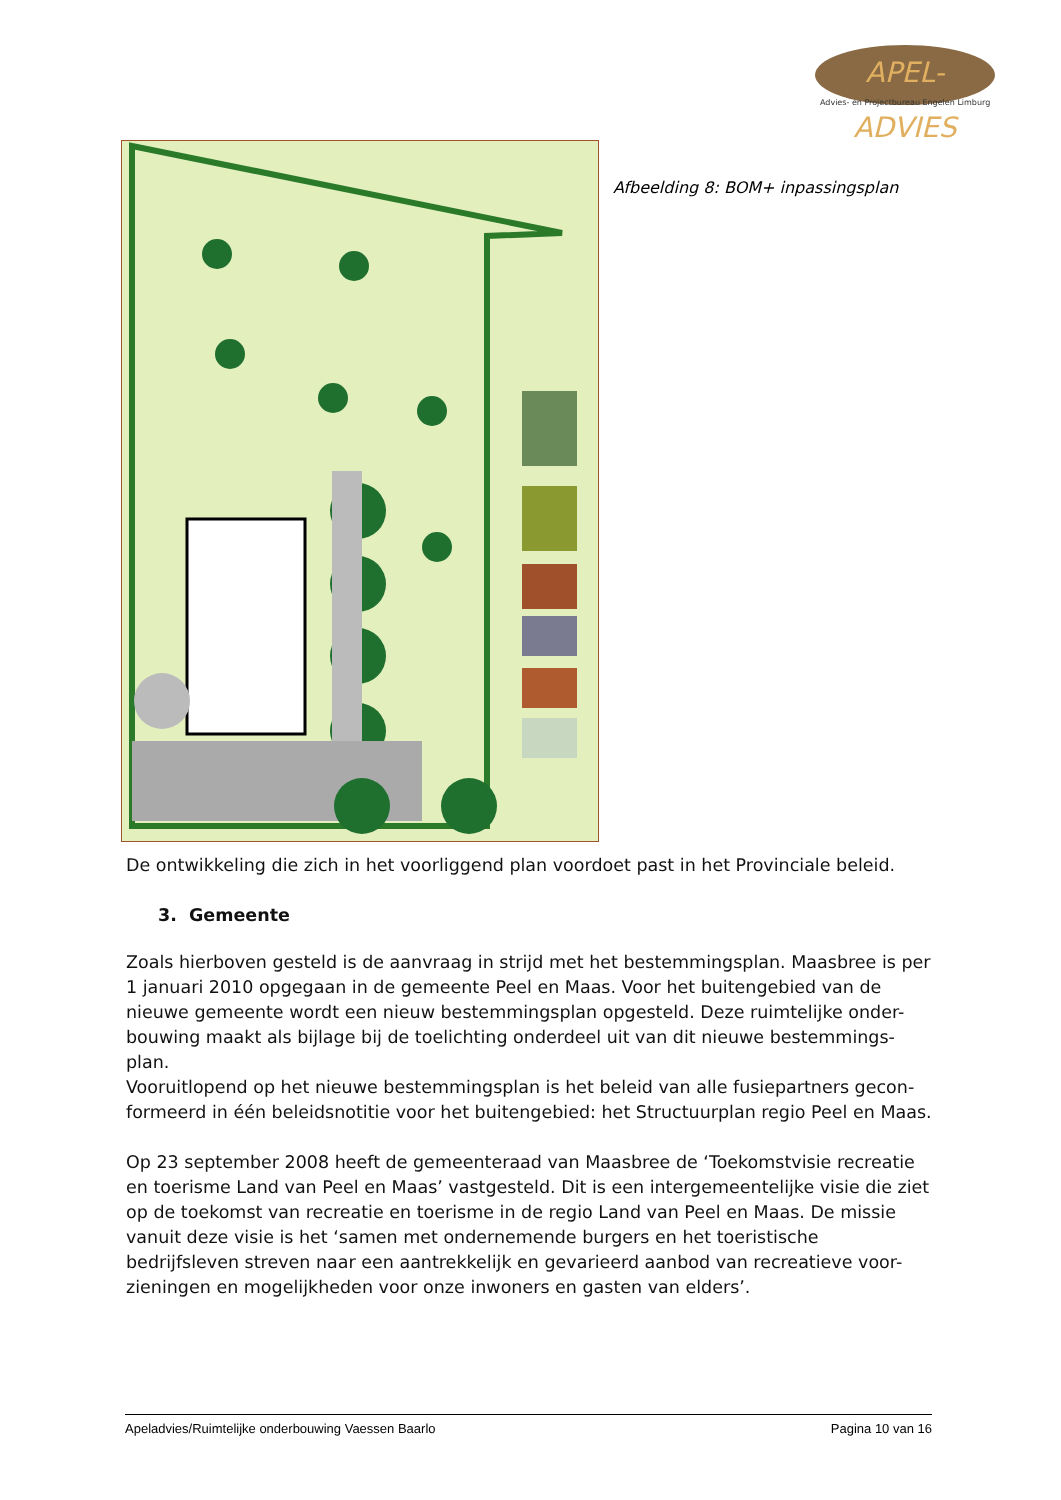APEL-ADVIES
Advies- en Projectbureau Engelen Limburg
Afbeelding 8: BOM+ inpassingsplan
De ontwikkeling die zich in het voorliggend plan voordoet past in het Provinciale beleid.
3. Gemeente
Zoals hierboven gesteld is de aanvraag in strijd met het bestemmingsplan. Maasbree is per 1 januari 2010 opgegaan in de gemeente Peel en Maas. Voor het buitengebied van de nieuwe gemeente wordt een nieuw bestemmingsplan opgesteld. Deze ruimtelijke onder-bouwing maakt als bijlage bij de toelichting onderdeel uit van dit nieuwe bestemmings-plan.
Vooruitlopend op het nieuwe bestemmingsplan is het beleid van alle fusiepartners gecon-formeerd in één beleidsnotitie voor het buitengebied: het Structuurplan regio Peel en Maas.
Op 23 september 2008 heeft de gemeenteraad van Maasbree de ‘Toekomstvisie recreatie en toerisme Land van Peel en Maas’ vastgesteld. Dit is een intergemeentelijke visie die ziet op de toekomst van recreatie en toerisme in de regio Land van Peel en Maas. De missie vanuit deze visie is het ‘samen met ondernemende burgers en het toeristische bedrijfsleven streven naar een aantrekkelijk en gevarieerd aanbod van recreatieve voor-zieningen en mogelijkheden voor onze inwoners en gasten van elders’.
Apeladvies/Ruimtelijke onderbouwing Vaessen Baarlo Pagina 10 van 16